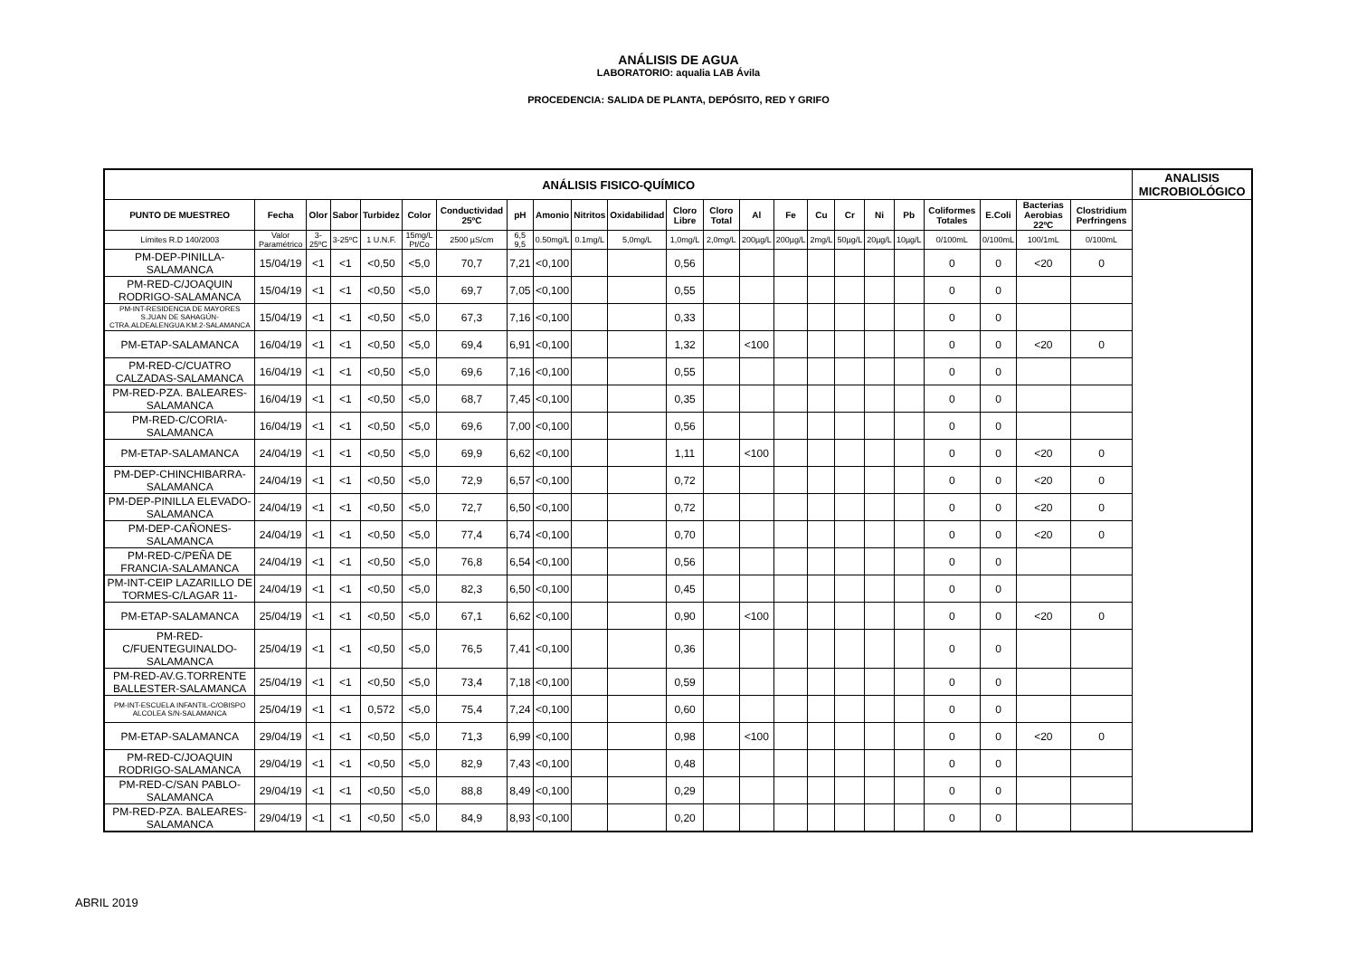ANÁLISIS DE AGUA
LABORATORIO: aqualia LAB Ávila
PROCEDENCIA: SALIDA DE PLANTA, DEPÓSITO, RED Y GRIFO
| ANÁLISIS FISICO-QUÍMICO | | | | | | | | | | | | | | | | | | | | | | | ANALISIS MICROBIOLÓGICO |
| --- | --- | --- | --- | --- | --- | --- | --- | --- | --- | --- | --- | --- | --- | --- | --- | --- | --- | --- | --- | --- | --- | --- | --- |
| PUNTO DE MUESTREO | Fecha | Olor | Sabor | Turbidez | Color | Conductividad 25ºC | pH | Amonio | Nitritos | Oxidabilidad | Cloro Libre | Cloro Total | Al | Fe | Cu | Cr | Ni | Pb | Coliformes Totales | E.Coli | Bacterias Aerobias 22ºC | Clostridium Perfringens | |
| Límites R.D 140/2003 | Valor Paramétrico | 3-25ºC | 3-25ºC | 1 U.N.F. | 15mg/L Pt/Co | 2500 µS/cm | 6,5 9,5 | 0.50mg/L | 0.1mg/L | 5,0mg/L | 1,0mg/L | 2,0mg/L | 200µg/L | 200µg/L | 2mg/L | 50µg/L | 20µg/L | 10µg/L | 0/100mL | 0/100mL | 100/1mL | 0/100mL | |
| PM-DEP-PINILLA-SALAMANCA | 15/04/19 | <1 | <1 | <0,50 | <5,0 | 70,7 | 7,21 | <0,100 | | | 0,56 | | | | | | | | 0 | 0 | <20 | 0 | |
| PM-RED-C/JOAQUIN RODRIGO-SALAMANCA | 15/04/19 | <1 | <1 | <0,50 | <5,0 | 69,7 | 7,05 | <0,100 | | | 0,55 | | | | | | | | 0 | 0 | | | |
| PM-INT-RESIDENCIA DE MAYORES S.JUAN DE SAHAGÚN-CTRA.ALDEALENGUA KM.2-SALAMANCA | 15/04/19 | <1 | <1 | <0,50 | <5,0 | 67,3 | 7,16 | <0,100 | | | 0,33 | | | | | | | | 0 | 0 | | | |
| PM-ETAP-SALAMANCA | 16/04/19 | <1 | <1 | <0,50 | <5,0 | 69,4 | 6,91 | <0,100 | | | 1,32 | | <100 | | | | | | 0 | 0 | <20 | 0 | |
| PM-RED-C/CUATRO CALZADAS-SALAMANCA | 16/04/19 | <1 | <1 | <0,50 | <5,0 | 69,6 | 7,16 | <0,100 | | | 0,55 | | | | | | | | 0 | 0 | | | |
| PM-RED-PZA. BALEARES-SALAMANCA | 16/04/19 | <1 | <1 | <0,50 | <5,0 | 68,7 | 7,45 | <0,100 | | | 0,35 | | | | | | | | 0 | 0 | | | |
| PM-RED-C/CORIA-SALAMANCA | 16/04/19 | <1 | <1 | <0,50 | <5,0 | 69,6 | 7,00 | <0,100 | | | 0,56 | | | | | | | | 0 | 0 | | | |
| PM-ETAP-SALAMANCA | 24/04/19 | <1 | <1 | <0,50 | <5,0 | 69,9 | 6,62 | <0,100 | | | 1,11 | | <100 | | | | | | 0 | 0 | <20 | 0 | |
| PM-DEP-CHINCHIBARRA-SALAMANCA | 24/04/19 | <1 | <1 | <0,50 | <5,0 | 72,9 | 6,57 | <0,100 | | | 0,72 | | | | | | | | 0 | 0 | <20 | 0 | |
| PM-DEP-PINILLA ELEVADO-SALAMANCA | 24/04/19 | <1 | <1 | <0,50 | <5,0 | 72,7 | 6,50 | <0,100 | | | 0,72 | | | | | | | | 0 | 0 | <20 | 0 | |
| PM-DEP-CAÑONES-SALAMANCA | 24/04/19 | <1 | <1 | <0,50 | <5,0 | 77,4 | 6,74 | <0,100 | | | 0,70 | | | | | | | | 0 | 0 | <20 | 0 | |
| PM-RED-C/PEÑA DE FRANCIA-SALAMANCA | 24/04/19 | <1 | <1 | <0,50 | <5,0 | 76,8 | 6,54 | <0,100 | | | 0,56 | | | | | | | | 0 | 0 | | | |
| PM-INT-CEIP LAZARILLO DE TORMES-C/LAGAR 11- | 24/04/19 | <1 | <1 | <0,50 | <5,0 | 82,3 | 6,50 | <0,100 | | | 0,45 | | | | | | | | 0 | 0 | | | |
| PM-ETAP-SALAMANCA | 25/04/19 | <1 | <1 | <0,50 | <5,0 | 67,1 | 6,62 | <0,100 | | | 0,90 | | <100 | | | | | | 0 | 0 | <20 | 0 | |
| PM-RED-C/FUENTEGUINALDO-SALAMANCA | 25/04/19 | <1 | <1 | <0,50 | <5,0 | 76,5 | 7,41 | <0,100 | | | 0,36 | | | | | | | | 0 | 0 | | | |
| PM-RED-AV.G.TORRENTE BALLESTER-SALAMANCA | 25/04/19 | <1 | <1 | <0,50 | <5,0 | 73,4 | 7,18 | <0,100 | | | 0,59 | | | | | | | | 0 | 0 | | | |
| PM-INT-ESCUELA INFANTIL-C/OBISPO ALCOLEA S/N-SALAMANCA | 25/04/19 | <1 | <1 | 0,572 | <5,0 | 75,4 | 7,24 | <0,100 | | | 0,60 | | | | | | | | 0 | 0 | | | |
| PM-ETAP-SALAMANCA | 29/04/19 | <1 | <1 | <0,50 | <5,0 | 71,3 | 6,99 | <0,100 | | | 0,98 | | <100 | | | | | | 0 | 0 | <20 | 0 | |
| PM-RED-C/JOAQUIN RODRIGO-SALAMANCA | 29/04/19 | <1 | <1 | <0,50 | <5,0 | 82,9 | 7,43 | <0,100 | | | 0,48 | | | | | | | | 0 | 0 | | | |
| PM-RED-C/SAN PABLO-SALAMANCA | 29/04/19 | <1 | <1 | <0,50 | <5,0 | 88,8 | 8,49 | <0,100 | | | 0,29 | | | | | | | | 0 | 0 | | | |
| PM-RED-PZA. BALEARES-SALAMANCA | 29/04/19 | <1 | <1 | <0,50 | <5,0 | 84,9 | 8,93 | <0,100 | | | 0,20 | | | | | | | | 0 | 0 | | | |
ABRIL 2019